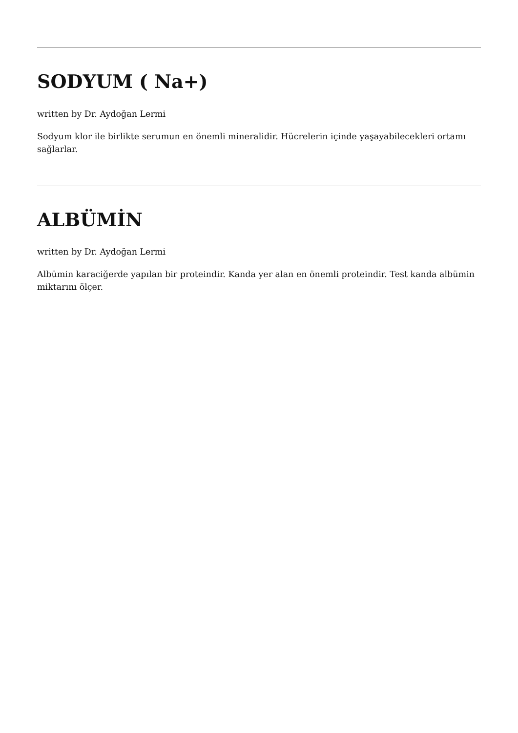SODYUM ( Na+)
written by Dr. Aydoğan Lermi
Sodyum klor ile birlikte serumun en önemli mineralidir. Hücrelerin içinde yaşayabilecekleri ortamı sağlarlar.
ALBÜMİN
written by Dr. Aydoğan Lermi
Albümin karaciğerde yapılan bir proteindir. Kanda yer alan en önemli proteindir. Test kanda albümin miktarını ölçer.